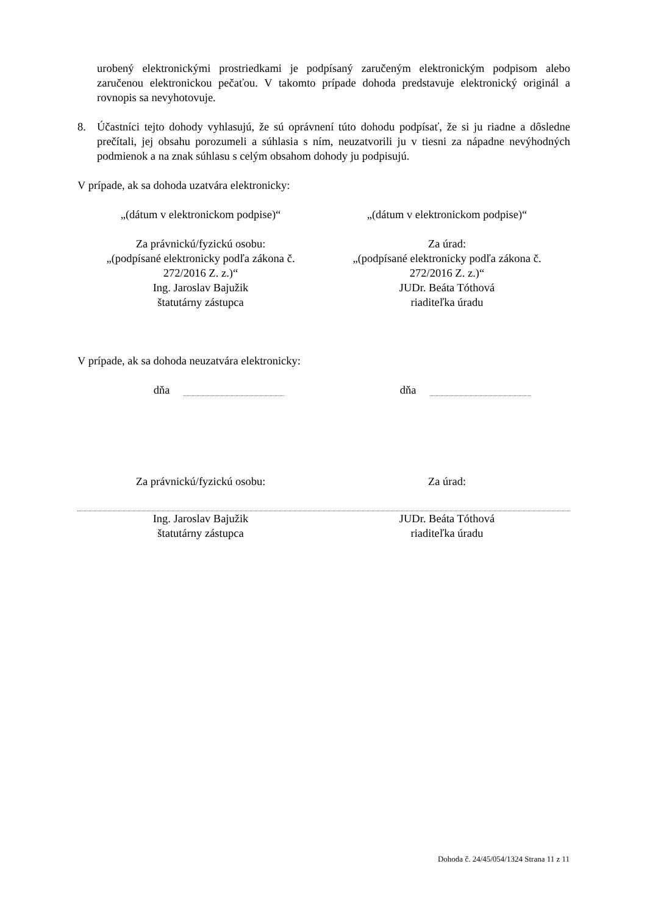urobený elektronickými prostriedkami je podpísaný zaručeným elektronickým podpisom alebo zaručenou elektronickou pečaťou. V takomto prípade dohoda predstavuje elektronický originál a rovnopis sa nevyhotovuje.
8. Účastníci tejto dohody vyhlasujú, že sú oprávnení túto dohodu podpísať, že si ju riadne a dôsledne prečítali, jej obsahu porozumeli a súhlasia s ním, neuzatvorili ju v tiesni za nápadne nevýhodných podmienok a na znak súhlasu s celým obsahom dohody ju podpisujú.
V prípade, ak sa dohoda uzatvára elektronicky:
„(dátum v elektronickom podpise)“
„(dátum v elektronickom podpise)“
Za právnickú/fyzickú osobu:
„(podpísané elektronicky podľa zákona č.
272/2016 Z. z.)“
Ing. Jaroslav Bajužik
štatutárny zástupca
Za úrad:
„(podpísané elektronicky podľa zákona č.
272/2016 Z. z.)“
JUDr. Beáta Tóthová
riaditeľka úradu
V prípade, ak sa dohoda neuzatvára elektronicky:
dňa dňa
Za právnickú/fyzickú osobu: Za úrad:
Ing. Jaroslav Bajužik
štatutárny zástupca
JUDr. Beáta Tóthová
riaditeľka úradu
Dohoda č. 24/45/054/1324 Strana 11 z 11